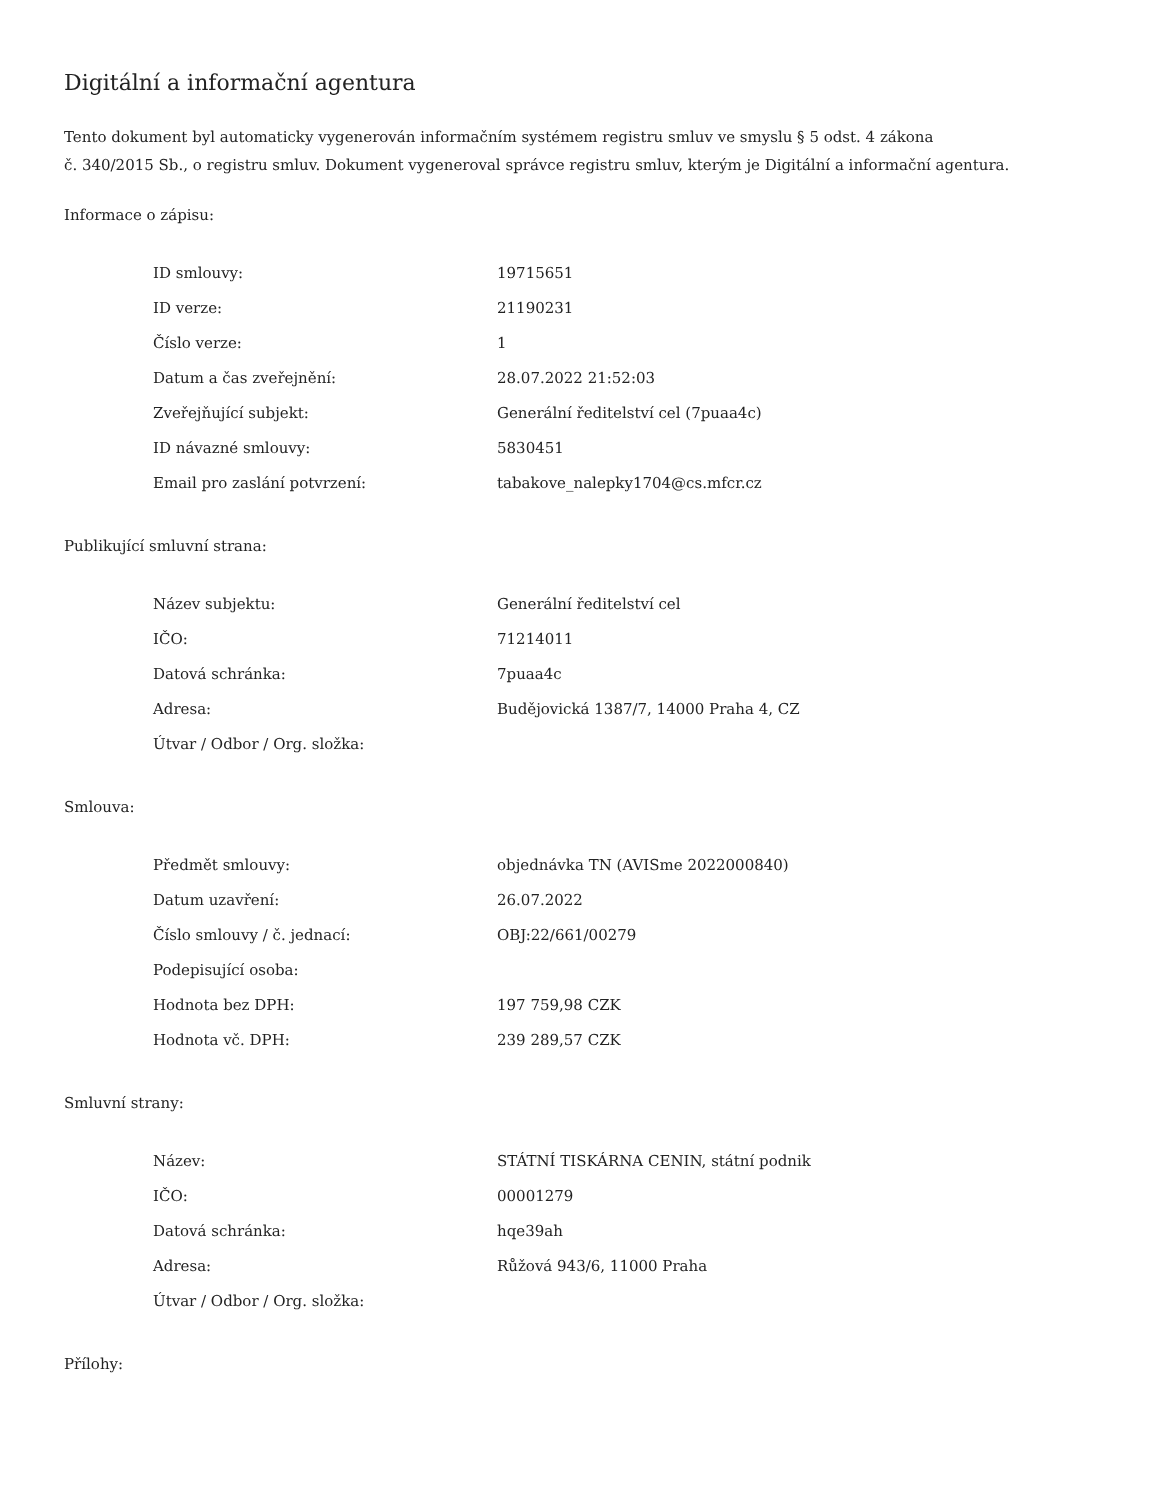Digitální a informační agentura
Tento dokument byl automaticky vygenerován informačním systémem registru smluv ve smyslu § 5 odst. 4 zákona
č. 340/2015 Sb., o registru smluv. Dokument vygeneroval správce registru smluv, kterým je Digitální a informační agentura.
Informace o zápisu:
| ID smlouvy: | 19715651 |
| ID verze: | 21190231 |
| Číslo verze: | 1 |
| Datum a čas zveřejnění: | 28.07.2022 21:52:03 |
| Zveřejňující subjekt: | Generální ředitelství cel (7puaa4c) |
| ID návazné smlouvy: | 5830451 |
| Email pro zaslání potvrzení: | tabakove_nalepky1704@cs.mfcr.cz |
Publikující smluvní strana:
| Název subjektu: | Generální ředitelství cel |
| IČO: | 71214011 |
| Datová schránka: | 7puaa4c |
| Adresa: | Budějovická 1387/7, 14000 Praha 4, CZ |
| Útvar / Odbor / Org. složka: | |
Smlouva:
| Předmět smlouvy: | objednávka TN (AVISme 2022000840) |
| Datum uzavření: | 26.07.2022 |
| Číslo smlouvy / č. jednací: | OBJ:22/661/00279 |
| Podepisující osoba: | |
| Hodnota bez DPH: | 197 759,98 CZK |
| Hodnota vč. DPH: | 239 289,57 CZK |
Smluvní strany:
| Název: | STÁTNÍ TISKÁRNA CENIN, státní podnik |
| IČO: | 00001279 |
| Datová schránka: | hqe39ah |
| Adresa: | Růžová 943/6, 11000 Praha |
| Útvar / Odbor / Org. složka: | |
Přílohy: